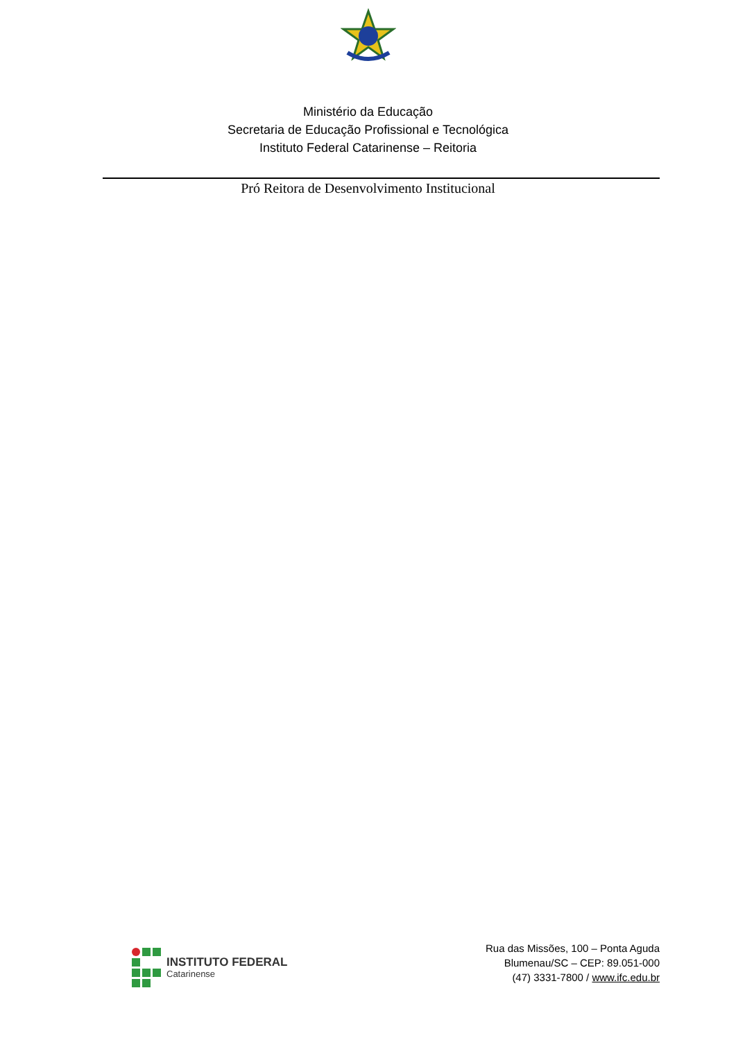Ministério da Educação
Secretaria de Educação Profissional e Tecnológica
Instituto Federal Catarinense – Reitoria
Pró Reitora de Desenvolvimento Institucional
INSTITUTO FEDERAL
Catarinense
Rua das Missões, 100 – Ponta Aguda
Blumenau/SC – CEP: 89.051-000
(47) 3331-7800 / www.ifc.edu.br